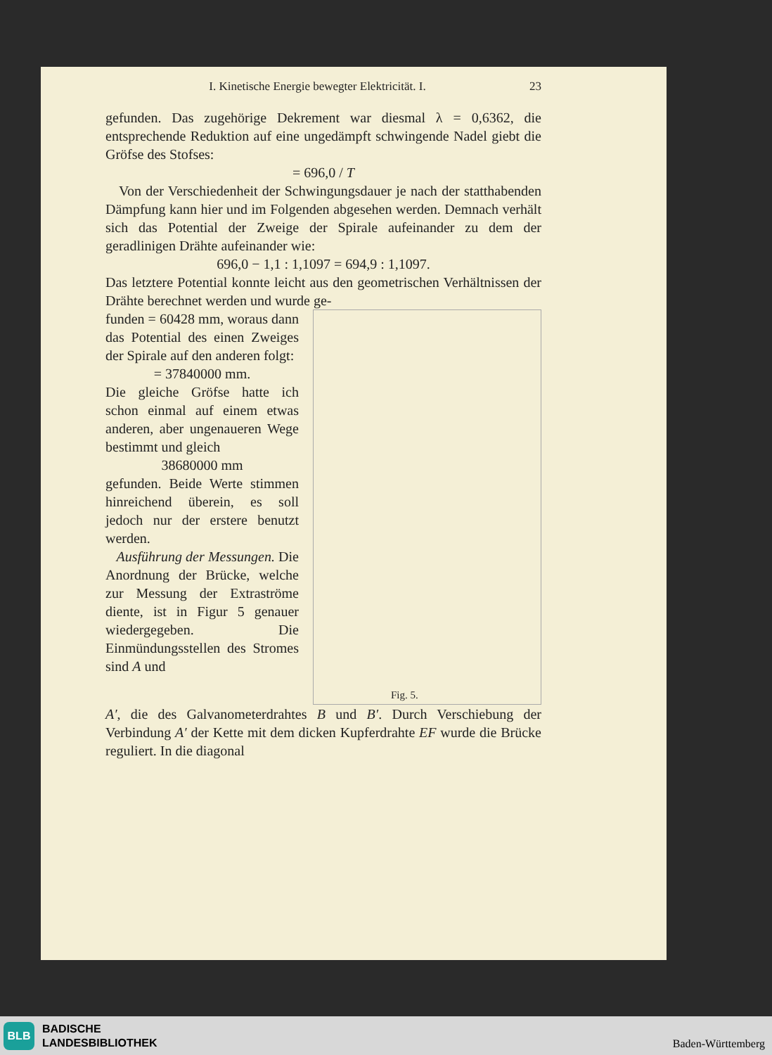I. Kinetische Energie bewegter Elektricität. I. 23
gefunden. Das zugehörige Dekrement war diesmal λ = 0,6362, die entsprechende Reduktion auf eine ungedämpft schwingende Nadel giebt die Gröfse des Stofses:
= 696,0 / T
Von der Verschiedenheit der Schwingungsdauer je nach der statthabenden Dämpfung kann hier und im Folgenden abgesehen werden. Demnach verhält sich das Potential der Zweige der Spirale aufeinander zu dem der geradlinigen Drähte aufeinander wie:
696,0 − 1,1 : 1,1097 = 694,9 : 1,1097.
Das letztere Potential konnte leicht aus den geometrischen Verhältnissen der Drähte berechnet werden und wurde ge-
funden = 60428 mm, woraus dann das Potential des einen Zweiges der Spirale auf den anderen folgt:
= 37840000 mm.
Die gleiche Gröfse hatte ich schon einmal auf einem etwas anderen, aber ungenaueren Wege bestimmt und gleich
38680000 mm
gefunden. Beide Werte stimmen hinreichend überein, es soll jedoch nur der erstere benutzt werden.
Ausführung der Messungen. Die Anordnung der Brücke, welche zur Messung der Extraströme diente, ist in Figur 5 genauer wiedergegeben. Die Einmündungsstellen des Stromes sind A und
Fig. 5.
A′, die des Galvanometerdrahtes B und B′. Durch Verschiebung der Verbindung A′ der Kette mit dem dicken Kupferdrahte EF wurde die Brücke reguliert. In die diagonal
BLB
BADISCHE
LANDESBIBLIOTHEK
Baden-Württemberg